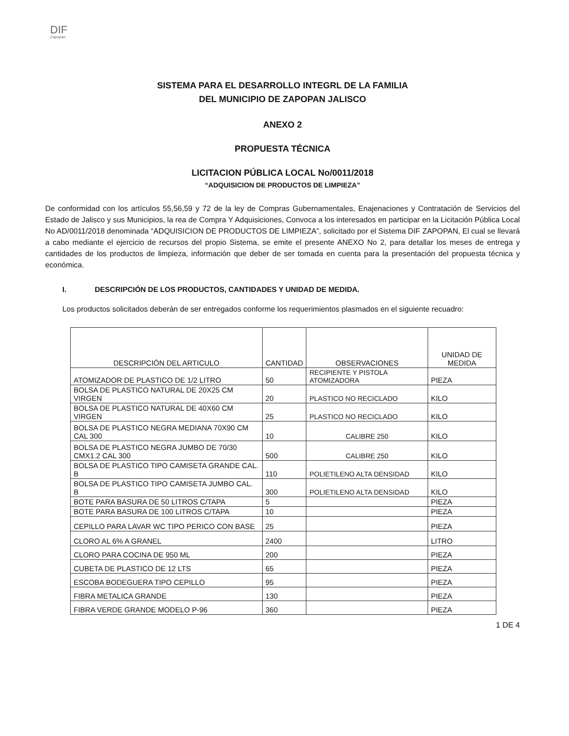DIF
Zapopan
SISTEMA PARA EL DESARROLLO INTEGRL DE LA FAMILIA
DEL MUNICIPIO DE ZAPOPAN JALISCO
ANEXO 2
PROPUESTA TÉCNICA
LICITACION PÚBLICA LOCAL No/0011/2018
“ADQUISICION DE PRODUCTOS DE LIMPIEZA”
De conformidad con los artículos 55,56,59 y 72 de la ley de Compras Gubernamentales, Enajenaciones y Contratación de Servicios del Estado de Jalisco y sus Municipios, la rea de Compra Y Adquisiciones, Convoca a los interesados en participar en la Licitación Pública Local No AD/0011/2018 denominada “ADQUISICION DE PRODUCTOS DE LIMPIEZA”, solicitado por el Sistema DIF ZAPOPAN, El cual se llevará a cabo mediante el ejercicio de recursos del propio Sistema, se emite el presente ANEXO No 2, para detallar los meses de entrega y cantidades de los productos de limpieza, información que deber de ser tomada en cuenta para la presentación del propuesta técnica y económica.
I. DESCRIPCIÓN DE LOS PRODUCTOS, CANTIDADES Y UNIDAD DE MEDIDA.
Los productos solicitados deberán de ser entregados conforme los requerimientos plasmados en el siguiente recuadro:
| DESCRIPCIÓN DEL ARTICULO | CANTIDAD | OBSERVACIONES | UNIDAD DE MEDIDA |
| --- | --- | --- | --- |
| ATOMIZADOR DE PLASTICO DE 1/2 LITRO | 50 | RECIPIENTE Y PISTOLA ATOMIZADORA | PIEZA |
| BOLSA DE PLASTICO NATURAL DE 20X25 CM VIRGEN | 20 | PLASTICO NO RECICLADO | KILO |
| BOLSA DE PLASTICO NATURAL DE 40X60 CM VIRGEN | 25 | PLASTICO NO RECICLADO | KILO |
| BOLSA DE PLASTICO NEGRA MEDIANA 70X90 CM CAL 300 | 10 | CALIBRE 250 | KILO |
| BOLSA DE PLASTICO NEGRA JUMBO DE 70/30 CMX1.2 CAL 300 | 500 | CALIBRE 250 | KILO |
| BOLSA DE PLASTICO TIPO CAMISETA GRANDE CAL. B | 110 | POLIETILENO ALTA DENSIDAD | KILO |
| BOLSA DE PLASTICO TIPO CAMISETA JUMBO CAL. B | 300 | POLIETILENO ALTA DENSIDAD | KILO |
| BOTE PARA BASURA DE 50 LITROS C/TAPA | 5 | | PIEZA |
| BOTE PARA BASURA DE 100 LITROS C/TAPA | 10 | | PIEZA |
| CEPILLO PARA LAVAR WC TIPO PERICO CON BASE | 25 | | PIEZA |
| CLORO AL 6% A GRANEL | 2400 | | LITRO |
| CLORO PARA COCINA DE 950 ML | 200 | | PIEZA |
| CUBETA DE PLASTICO DE 12 LTS | 65 | | PIEZA |
| ESCOBA BODEGUERA TIPO CEPILLO | 95 | | PIEZA |
| FIBRA METALICA GRANDE | 130 | | PIEZA |
| FIBRA VERDE GRANDE MODELO P-96 | 360 | | PIEZA |
1 DE 4